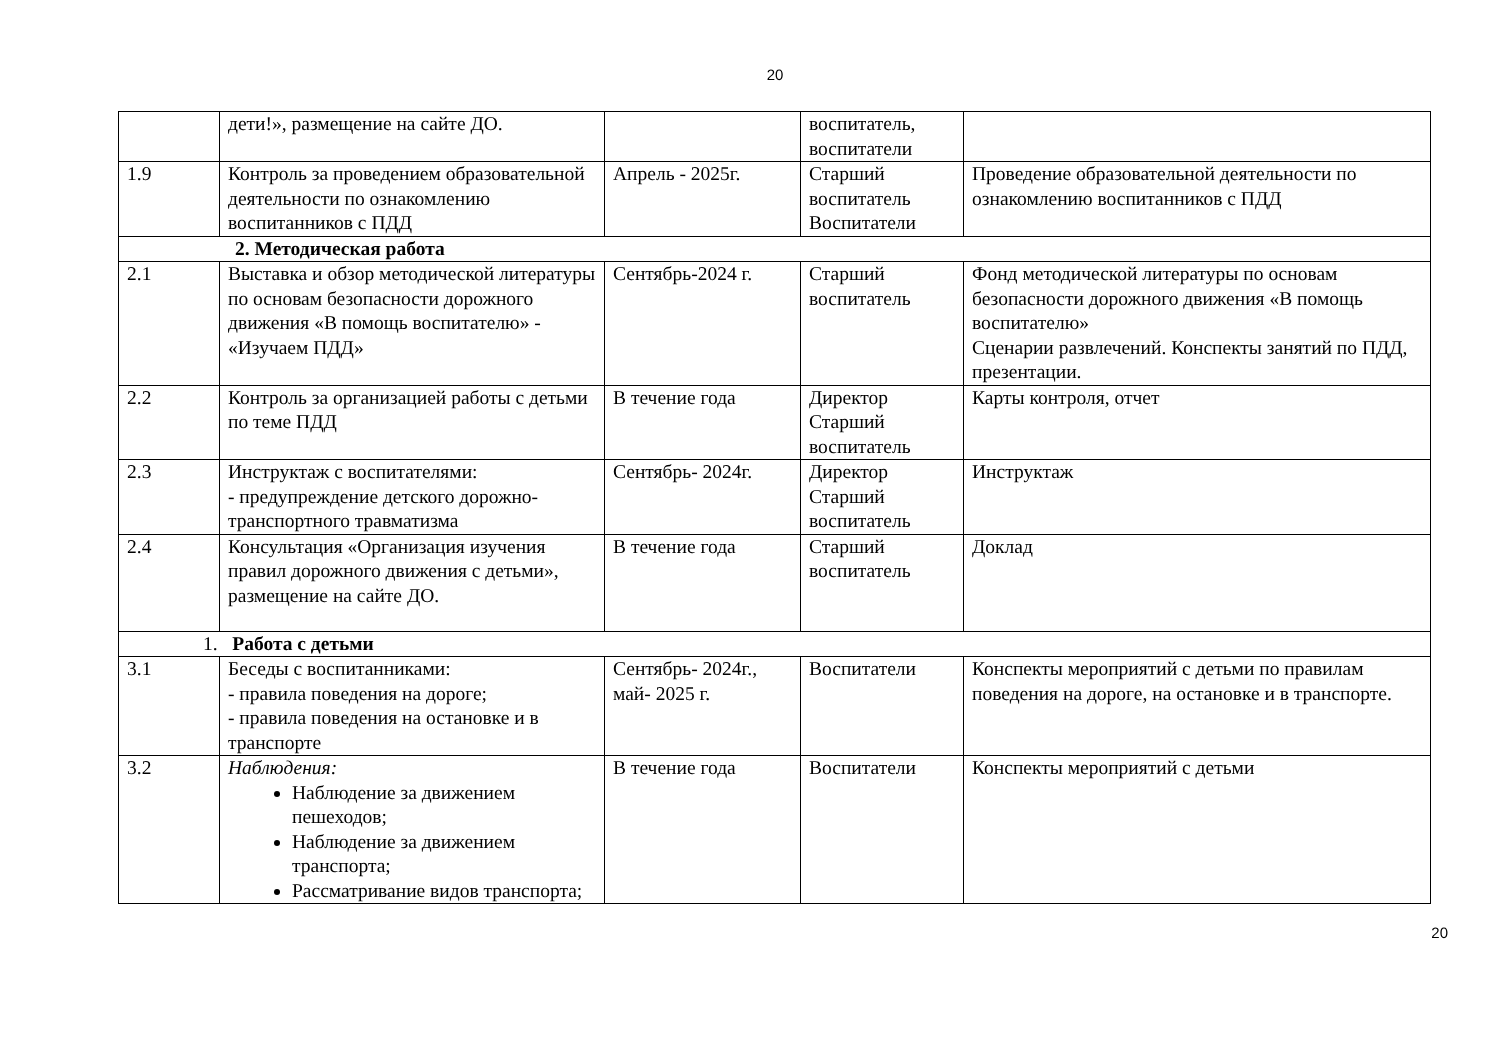20
| | дети!», размещение на сайте ДО. | | воспитатель, воспитатели | |
| 1.9 | Контроль за проведением образовательной деятельности по ознакомлению воспитанников с ПДД | Апрель - 2025г. | Старший воспитатель Воспитатели | Проведение образовательной деятельности по ознакомлению воспитанников с ПДД |
| 2. Методическая работа | | | | |
| 2.1 | Выставка и обзор методической литературы по основам безопасности дорожного движения «В помощь воспитателю» - «Изучаем ПДД» | Сентябрь-2024 г. | Старший воспитатель | Фонд методической литературы по основам безопасности дорожного движения «В помощь воспитателю» Сценарии развлечений. Конспекты занятий по ПДД, презентации. |
| 2.2 | Контроль за организацией работы с детьми по теме ПДД | В течение года | Директор Старший воспитатель | Карты контроля, отчет |
| 2.3 | Инструктаж с воспитателями: - предупреждение детского дорожно-транспортного травматизма | Сентябрь- 2024г. | Директор Старший воспитатель | Инструктаж |
| 2.4 | Консультация «Организация изучения правил дорожного движения с детьми», размещение на сайте ДО. | В течение года | Старший воспитатель | Доклад |
| 1. Работа с детьми | | | | |
| 3.1 | Беседы с воспитанниками: - правила поведения на дороге; - правила поведения на остановке и в транспорте | Сентябрь- 2024г., май- 2025 г. | Воспитатели | Конспекты мероприятий с детьми по правилам поведения на дороге, на остановке и в транспорте. |
| 3.2 | Наблюдения: Наблюдение за движением пешеходов; Наблюдение за движением транспорта; Рассматривание видов транспорта; | В течение года | Воспитатели | Конспекты мероприятий с детьми |
20